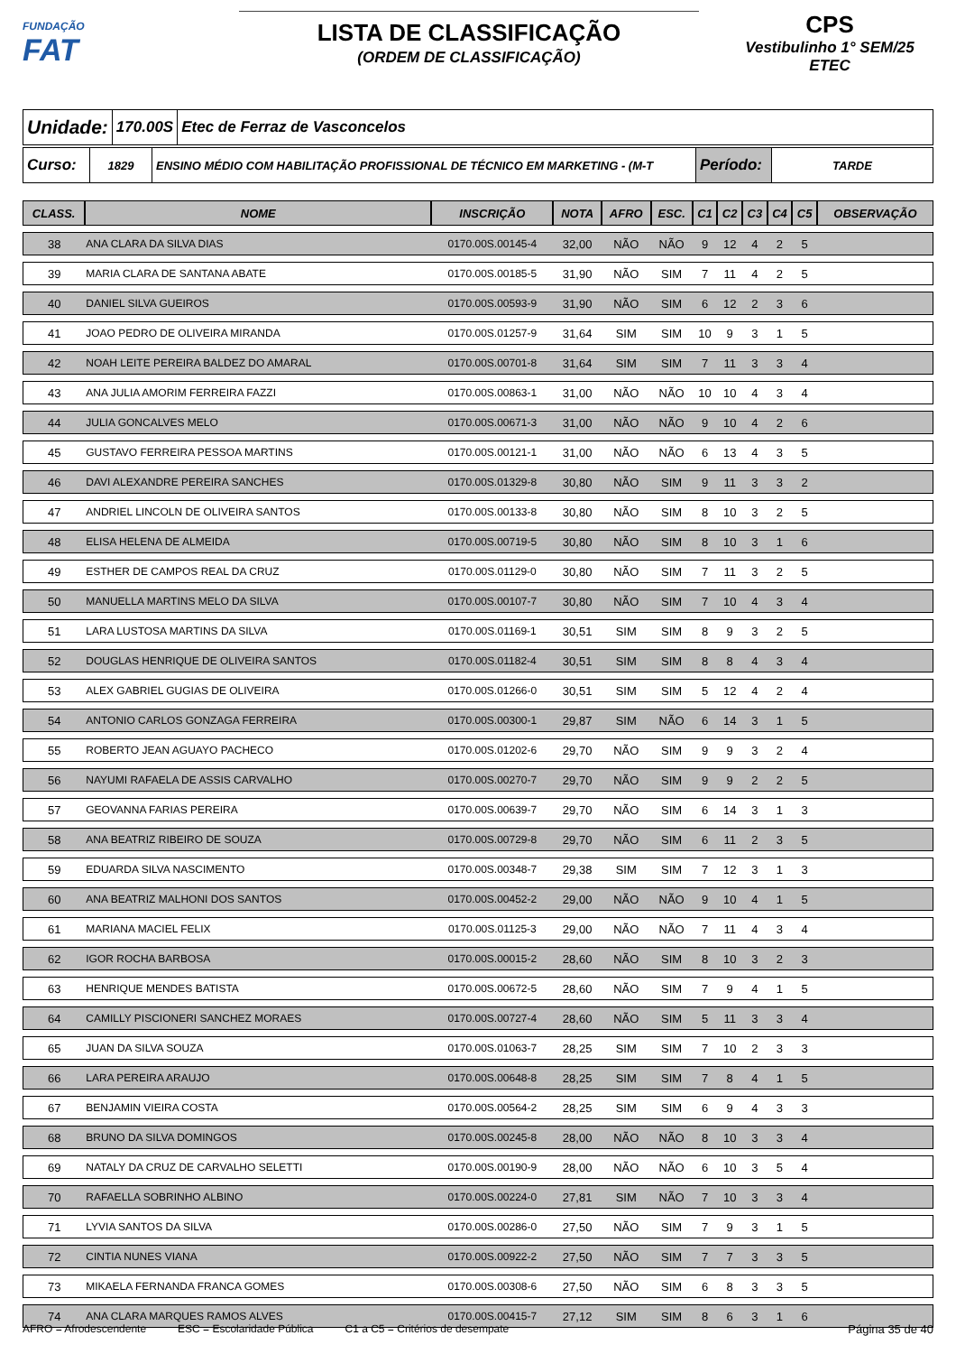FUNDAÇÃO
FAT
LISTA DE CLASSIFICAÇÃO
(ORDEM DE CLASSIFICAÇÃO)
CPS
Vestibulinho 1° SEM/25
ETEC
Unidade:
170.00S Etec de Ferraz de Vasconcelos
Curso:
1829 ENSINO MÉDIO COM HABILITAÇÃO PROFISSIONAL DE TÉCNICO EM MARKETING - (M-T
Período:
TARDE
| CLASS. | NOME | INSCRIÇÃO | NOTA | AFRO | ESC. | C1 | C2 | C3 | C4 | C5 | OBSERVAÇÃO |
| --- | --- | --- | --- | --- | --- | --- | --- | --- | --- | --- | --- |
| 38 | ANA CLARA DA SILVA DIAS | 0170.00S.00145-4 | 32,00 | NÃO | NÃO | 9 | 12 | 4 | 2 | 5 | |
| 39 | MARIA CLARA DE SANTANA ABATE | 0170.00S.00185-5 | 31,90 | NÃO | SIM | 7 | 11 | 4 | 2 | 5 | |
| 40 | DANIEL SILVA GUEIROS | 0170.00S.00593-9 | 31,90 | NÃO | SIM | 6 | 12 | 2 | 3 | 6 | |
| 41 | JOAO PEDRO DE OLIVEIRA MIRANDA | 0170.00S.01257-9 | 31,64 | SIM | SIM | 10 | 9 | 3 | 1 | 5 | |
| 42 | NOAH LEITE PEREIRA BALDEZ DO AMARAL | 0170.00S.00701-8 | 31,64 | SIM | SIM | 7 | 11 | 3 | 3 | 4 | |
| 43 | ANA JULIA AMORIM FERREIRA FAZZI | 0170.00S.00863-1 | 31,00 | NÃO | NÃO | 10 | 10 | 4 | 3 | 4 | |
| 44 | JULIA GONCALVES MELO | 0170.00S.00671-3 | 31,00 | NÃO | NÃO | 9 | 10 | 4 | 2 | 6 | |
| 45 | GUSTAVO FERREIRA PESSOA MARTINS | 0170.00S.00121-1 | 31,00 | NÃO | NÃO | 6 | 13 | 4 | 3 | 5 | |
| 46 | DAVI ALEXANDRE PEREIRA SANCHES | 0170.00S.01329-8 | 30,80 | NÃO | SIM | 9 | 11 | 3 | 3 | 2 | |
| 47 | ANDRIEL LINCOLN DE OLIVEIRA SANTOS | 0170.00S.00133-8 | 30,80 | NÃO | SIM | 8 | 10 | 3 | 2 | 5 | |
| 48 | ELISA HELENA DE ALMEIDA | 0170.00S.00719-5 | 30,80 | NÃO | SIM | 8 | 10 | 3 | 1 | 6 | |
| 49 | ESTHER DE CAMPOS REAL DA CRUZ | 0170.00S.01129-0 | 30,80 | NÃO | SIM | 7 | 11 | 3 | 2 | 5 | |
| 50 | MANUELLA MARTINS MELO DA SILVA | 0170.00S.00107-7 | 30,80 | NÃO | SIM | 7 | 10 | 4 | 3 | 4 | |
| 51 | LARA LUSTOSA MARTINS DA SILVA | 0170.00S.01169-1 | 30,51 | SIM | SIM | 8 | 9 | 3 | 2 | 5 | |
| 52 | DOUGLAS HENRIQUE DE OLIVEIRA SANTOS | 0170.00S.01182-4 | 30,51 | SIM | SIM | 8 | 8 | 4 | 3 | 4 | |
| 53 | ALEX GABRIEL GUGIAS DE OLIVEIRA | 0170.00S.01266-0 | 30,51 | SIM | SIM | 5 | 12 | 4 | 2 | 4 | |
| 54 | ANTONIO CARLOS GONZAGA FERREIRA | 0170.00S.00300-1 | 29,87 | SIM | NÃO | 6 | 14 | 3 | 1 | 5 | |
| 55 | ROBERTO JEAN AGUAYO PACHECO | 0170.00S.01202-6 | 29,70 | NÃO | SIM | 9 | 9 | 3 | 2 | 4 | |
| 56 | NAYUMI RAFAELA DE ASSIS CARVALHO | 0170.00S.00270-7 | 29,70 | NÃO | SIM | 9 | 9 | 2 | 2 | 5 | |
| 57 | GEOVANNA FARIAS PEREIRA | 0170.00S.00639-7 | 29,70 | NÃO | SIM | 6 | 14 | 3 | 1 | 3 | |
| 58 | ANA BEATRIZ RIBEIRO DE SOUZA | 0170.00S.00729-8 | 29,70 | NÃO | SIM | 6 | 11 | 2 | 3 | 5 | |
| 59 | EDUARDA SILVA NASCIMENTO | 0170.00S.00348-7 | 29,38 | SIM | SIM | 7 | 12 | 3 | 1 | 3 | |
| 60 | ANA BEATRIZ MALHONI DOS SANTOS | 0170.00S.00452-2 | 29,00 | NÃO | NÃO | 9 | 10 | 4 | 1 | 5 | |
| 61 | MARIANA MACIEL FELIX | 0170.00S.01125-3 | 29,00 | NÃO | NÃO | 7 | 11 | 4 | 3 | 4 | |
| 62 | IGOR ROCHA BARBOSA | 0170.00S.00015-2 | 28,60 | NÃO | SIM | 8 | 10 | 3 | 2 | 3 | |
| 63 | HENRIQUE MENDES BATISTA | 0170.00S.00672-5 | 28,60 | NÃO | SIM | 7 | 9 | 4 | 1 | 5 | |
| 64 | CAMILLY PISCIONERI SANCHEZ MORAES | 0170.00S.00727-4 | 28,60 | NÃO | SIM | 5 | 11 | 3 | 3 | 4 | |
| 65 | JUAN DA SILVA SOUZA | 0170.00S.01063-7 | 28,25 | SIM | SIM | 7 | 10 | 2 | 3 | 3 | |
| 66 | LARA PEREIRA ARAUJO | 0170.00S.00648-8 | 28,25 | SIM | SIM | 7 | 8 | 4 | 1 | 5 | |
| 67 | BENJAMIN VIEIRA COSTA | 0170.00S.00564-2 | 28,25 | SIM | SIM | 6 | 9 | 4 | 3 | 3 | |
| 68 | BRUNO DA SILVA DOMINGOS | 0170.00S.00245-8 | 28,00 | NÃO | NÃO | 8 | 10 | 3 | 3 | 4 | |
| 69 | NATALY DA CRUZ DE CARVALHO SELETTI | 0170.00S.00190-9 | 28,00 | NÃO | NÃO | 6 | 10 | 3 | 5 | 4 | |
| 70 | RAFAELLA SOBRINHO ALBINO | 0170.00S.00224-0 | 27,81 | SIM | NÃO | 7 | 10 | 3 | 3 | 4 | |
| 71 | LYVIA SANTOS DA SILVA | 0170.00S.00286-0 | 27,50 | NÃO | SIM | 7 | 9 | 3 | 1 | 5 | |
| 72 | CINTIA NUNES VIANA | 0170.00S.00922-2 | 27,50 | NÃO | SIM | 7 | 7 | 3 | 3 | 5 | |
| 73 | MIKAELA FERNANDA FRANCA GOMES | 0170.00S.00308-6 | 27,50 | NÃO | SIM | 6 | 8 | 3 | 3 | 5 | |
| 74 | ANA CLARA MARQUES RAMOS ALVES | 0170.00S.00415-7 | 27,12 | SIM | SIM | 8 | 6 | 3 | 1 | 6 | |
AFRO = Afrodescendente ESC = Escolaridade Pública C1 a C5 = Critérios de desempate Página 35 de 40